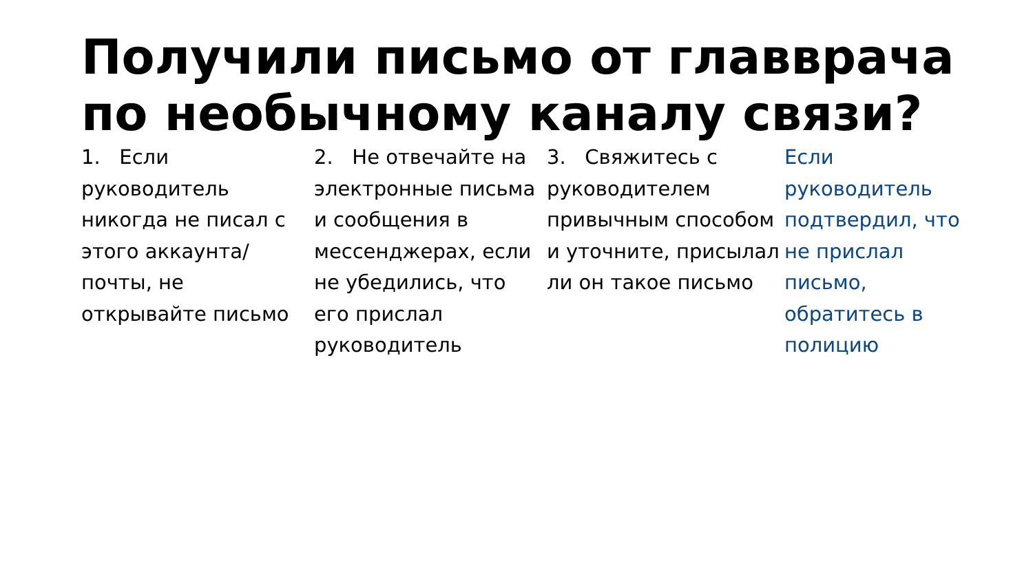Получили письмо от главврача по необычному каналу связи?
1. Если руководитель никогда не писал с этого аккаунта/почты, не открывайте письмо
2. Не отвечайте на электронные письма и сообщения в мессенджерах, если не убедились, что его прислал руководитель
3. Свяжитесь с руководителем привычным способом и уточните, присылал ли он такое письмо
Если руководитель подтвердил, что не прислал письмо, обратитесь в полицию